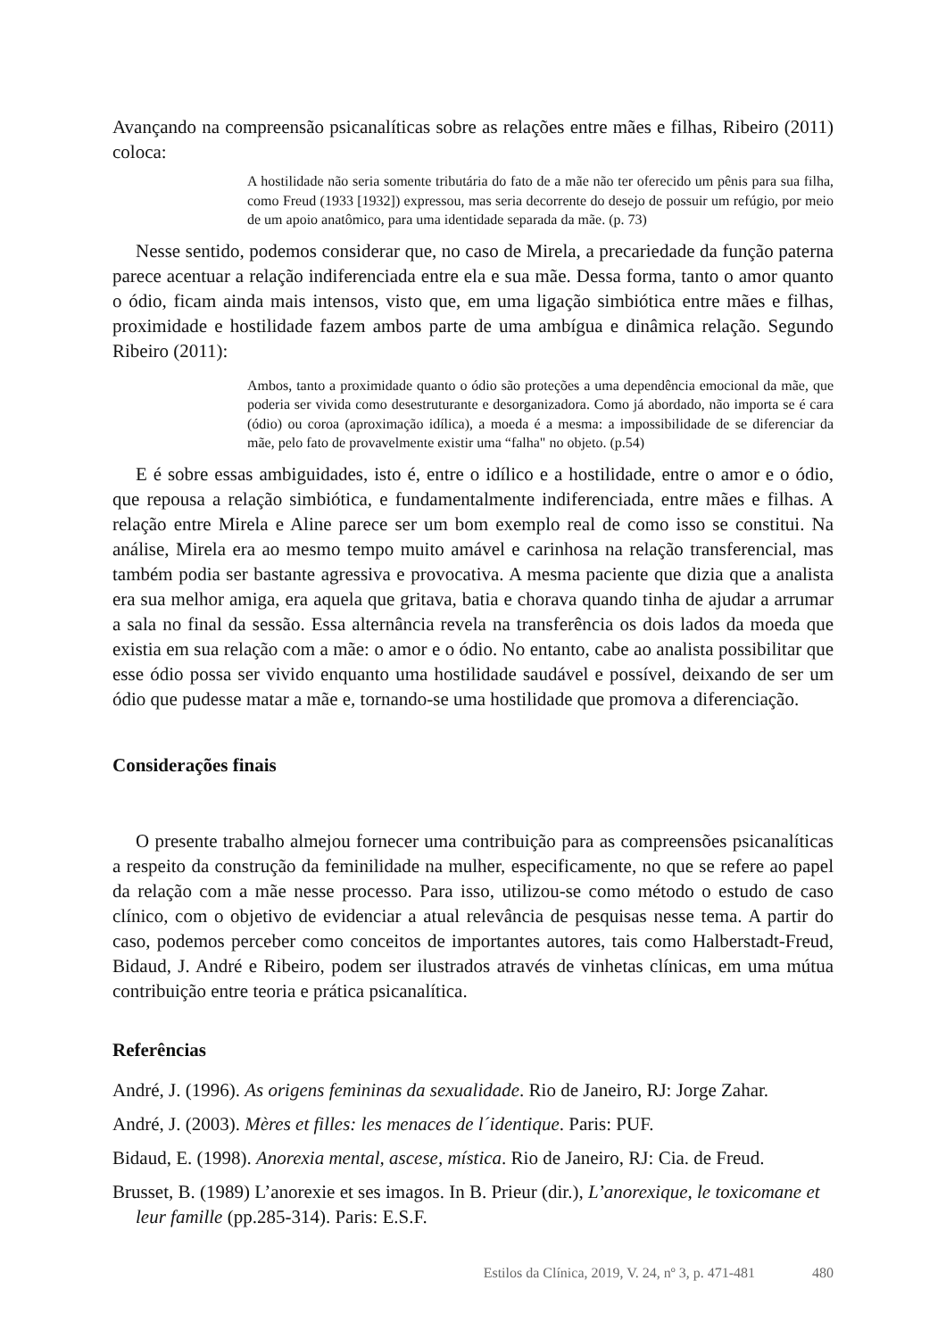Avançando na compreensão psicanalíticas sobre as relações entre mães e filhas, Ribeiro (2011) coloca:
A hostilidade não seria somente tributária do fato de a mãe não ter oferecido um pênis para sua filha, como Freud (1933 [1932]) expressou, mas seria decorrente do desejo de possuir um refúgio, por meio de um apoio anatômico, para uma identidade separada da mãe. (p. 73)
Nesse sentido, podemos considerar que, no caso de Mirela, a precariedade da função paterna parece acentuar a relação indiferenciada entre ela e sua mãe. Dessa forma, tanto o amor quanto o ódio, ficam ainda mais intensos, visto que, em uma ligação simbiótica entre mães e filhas, proximidade e hostilidade fazem ambos parte de uma ambígua e dinâmica relação. Segundo Ribeiro (2011):
Ambos, tanto a proximidade quanto o ódio são proteções a uma dependência emocional da mãe, que poderia ser vivida como desestruturante e desorganizadora. Como já abordado, não importa se é cara (ódio) ou coroa (aproximação idílica), a moeda é a mesma: a impossibilidade de se diferenciar da mãe, pelo fato de provavelmente existir uma “falha" no objeto. (p.54)
E é sobre essas ambiguidades, isto é, entre o idílico e a hostilidade, entre o amor e o ódio, que repousa a relação simbiótica, e fundamentalmente indiferenciada, entre mães e filhas. A relação entre Mirela e Aline parece ser um bom exemplo real de como isso se constitui. Na análise, Mirela era ao mesmo tempo muito amável e carinhosa na relação transferencial, mas também podia ser bastante agressiva e provocativa. A mesma paciente que dizia que a analista era sua melhor amiga, era aquela que gritava, batia e chorava quando tinha de ajudar a arrumar a sala no final da sessão. Essa alternância revela na transferência os dois lados da moeda que existia em sua relação com a mãe: o amor e o ódio. No entanto, cabe ao analista possibilitar que esse ódio possa ser vivido enquanto uma hostilidade saudável e possível, deixando de ser um ódio que pudesse matar a mãe e, tornando-se uma hostilidade que promova a diferenciação.
Considerações finais
O presente trabalho almejou fornecer uma contribuição para as compreensões psicanalíticas a respeito da construção da feminilidade na mulher, especificamente, no que se refere ao papel da relação com a mãe nesse processo. Para isso, utilizou-se como método o estudo de caso clínico, com o objetivo de evidenciar a atual relevância de pesquisas nesse tema. A partir do caso, podemos perceber como conceitos de importantes autores, tais como Halberstadt-Freud, Bidaud, J. André e Ribeiro, podem ser ilustrados através de vinhetas clínicas, em uma mútua contribuição entre teoria e prática psicanalítica.
Referências
André, J. (1996). As origens femininas da sexualidade. Rio de Janeiro, RJ: Jorge Zahar.
André, J. (2003). Mères et filles: les menaces de l´identique. Paris: PUF.
Bidaud, E. (1998). Anorexia mental, ascese, mística. Rio de Janeiro, RJ: Cia. de Freud.
Brusset, B. (1989) L’anorexie et ses imagos. In B. Prieur (dir.), L’anorexique, le toxicomane et leur famille (pp.285-314). Paris: E.S.F.
Estilos da Clínica, 2019, V. 24, nº 3, p. 471-481 480